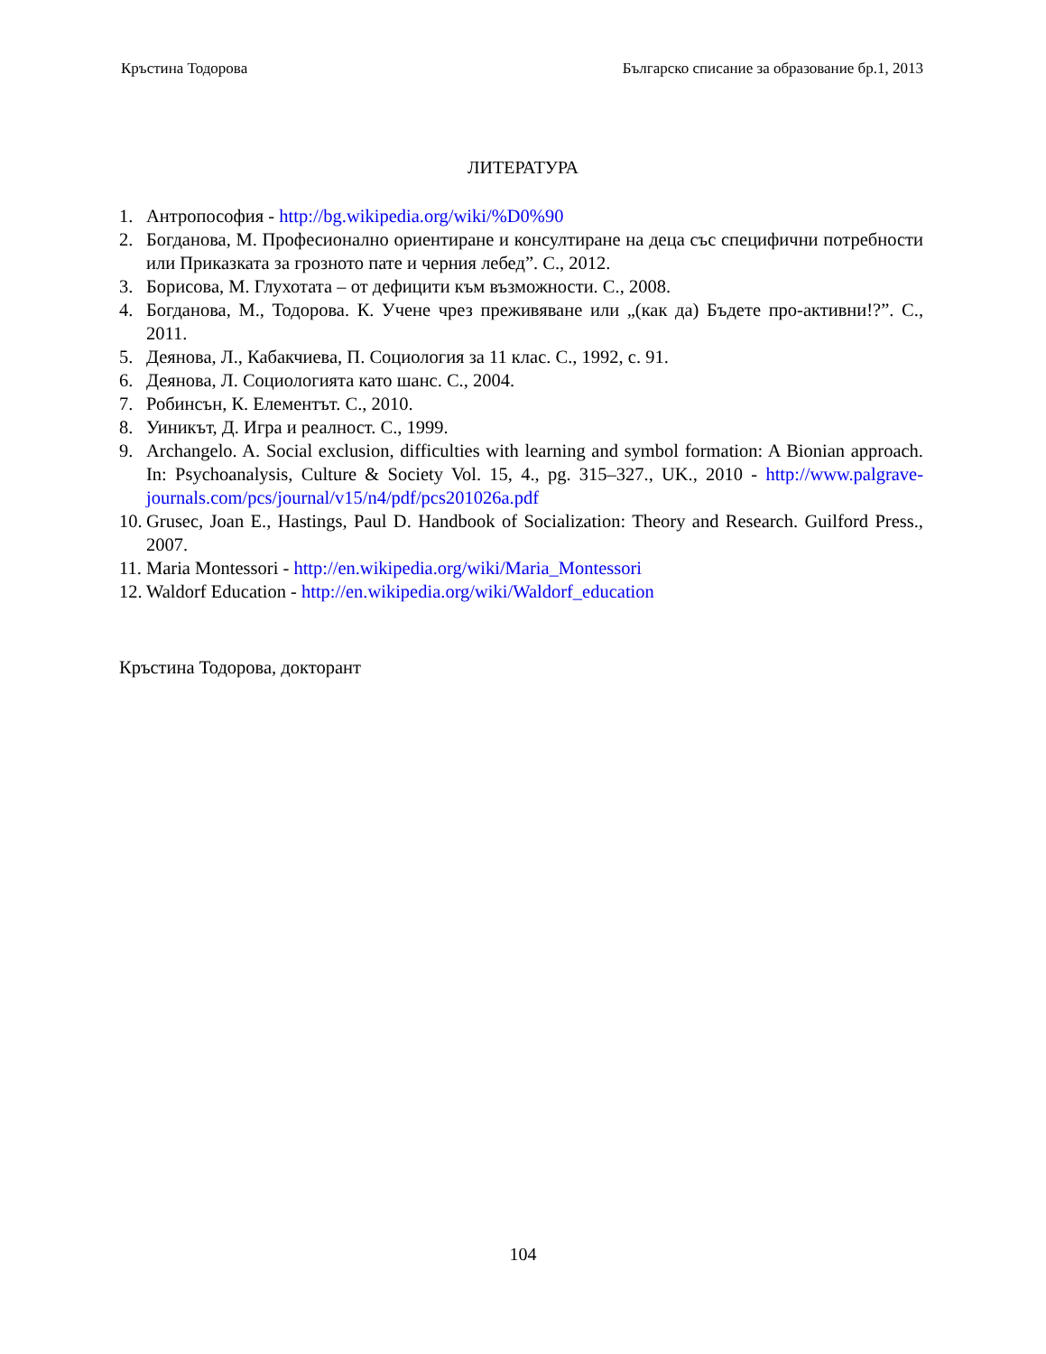Кръстина Тодорова Българско списание за образование бр.1, 2013
ЛИТЕРАТУРА
1. Антропософия - http://bg.wikipedia.org/wiki/%D0%90
2. Богданова, М. Професионално ориентиране и консултиране на деца със специфични потребности или Приказката за грозното пате и черния лебед”. С., 2012.
3. Борисова, М. Глухотата – от дефицити към възможности. С., 2008.
4. Богданова, М., Тодорова. К. Учене чрез преживяване или „(как да) Бъдете про-активни!?”. С., 2011.
5. Деянова, Л., Кабакчиева, П. Социология за 11 клас. С., 1992, с. 91.
6. Деянова, Л. Социологията като шанс. С., 2004.
7. Робинсън, К. Елементът. С., 2010.
8. Уиникът, Д. Игра и реалност. С., 1999.
9. Archangelo. A. Social exclusion, difficulties with learning and symbol formation: A Bionian approach. In: Psychoanalysis, Culture & Society Vol. 15, 4., pg. 315–327., UK., 2010 - http://www.palgrave-journals.com/pcs/journal/v15/n4/pdf/pcs201026a.pdf
10. Grusec, Joan E., Hastings, Paul D. Handbook of Socialization: Theory and Research. Guilford Press., 2007.
11. Maria Montessori - http://en.wikipedia.org/wiki/Maria_Montessori
12. Waldorf Education - http://en.wikipedia.org/wiki/Waldorf_education
Кръстина Тодорова, докторант
104